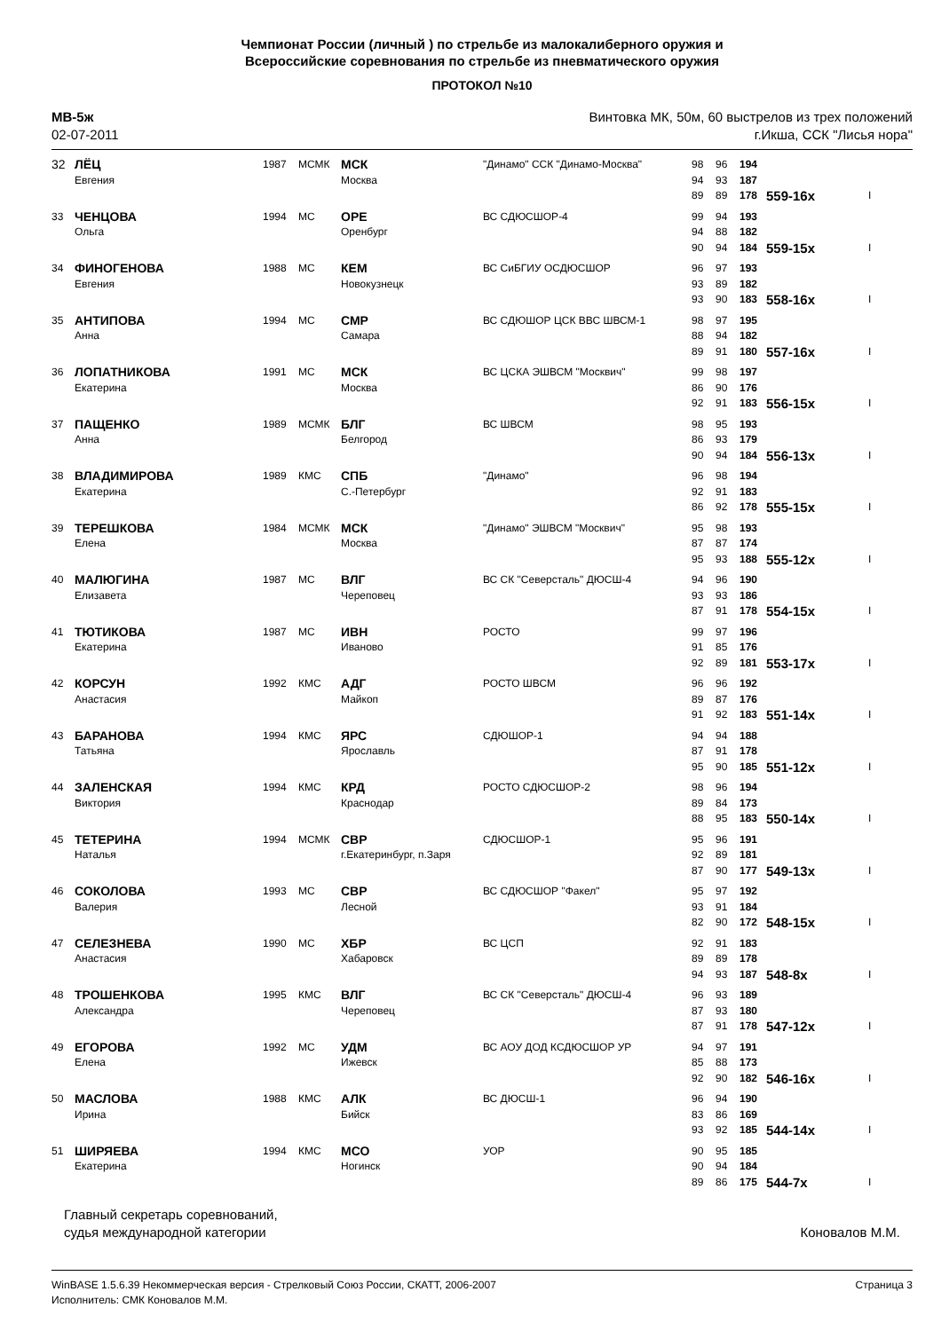Чемпионат России (личный ) по стрельбе из малокалиберного оружия и
Всероссийские соревнования по стрельбе из пневматического оружия
ПРОТОКОЛ №10
МВ-5ж
02-07-2011
Винтовка МК, 50м, 60 выстрелов из трех положений
г.Икша, ССК "Лисья нора"
| 32 | ЛЁЦ | 1987 | МСМК | МСК | "Динамо" ССК "Динамо-Москва" | 98 | 96 | 194 | | |
| | Евгения | | | Москва | | 94 | 93 | 187 | | |
| | | | | | | 89 | 89 | 178 | 559-16x | I |
| 33 | ЧЕНЦОВА | 1994 | МС | ОРЕ | ВС СДЮСШОР-4 | 99 | 94 | 193 | | |
| | Ольга | | | Оренбург | | 94 | 88 | 182 | | |
| | | | | | | 90 | 94 | 184 | 559-15x | I |
| 34 | ФИНОГЕНОВА | 1988 | МС | КЕМ | ВС СиБГИУ ОСДЮСШОР | 96 | 97 | 193 | | |
| | Евгения | | | Новокузнецк | | 93 | 89 | 182 | | |
| | | | | | | 93 | 90 | 183 | 558-16x | I |
| 35 | АНТИПОВА | 1994 | МС | СМР | ВС СДЮШОР ЦСК ВВС ШВСМ-1 | 98 | 97 | 195 | | |
| | Анна | | | Самара | | 88 | 94 | 182 | | |
| | | | | | | 89 | 91 | 180 | 557-16x | I |
| 36 | ЛОПАТНИКОВА | 1991 | МС | МСК | ВС ЦСКА ЭШВСМ "Москвич" | 99 | 98 | 197 | | |
| | Екатерина | | | Москва | | 86 | 90 | 176 | | |
| | | | | | | 92 | 91 | 183 | 556-15x | I |
| 37 | ПАЩЕНКО | 1989 | МСМК | БЛГ | ВС ШВСМ | 98 | 95 | 193 | | |
| | Анна | | | Белгород | | 86 | 93 | 179 | | |
| | | | | | | 90 | 94 | 184 | 556-13x | I |
| 38 | ВЛАДИМИРОВА | 1989 | КМС | СПБ | "Динамо" | 96 | 98 | 194 | | |
| | Екатерина | | | С.-Петербург | | 92 | 91 | 183 | | |
| | | | | | | 86 | 92 | 178 | 555-15x | I |
| 39 | ТЕРЕШКОВА | 1984 | МСМК | МСК | "Динамо" ЭШВСМ "Москвич" | 95 | 98 | 193 | | |
| | Елена | | | Москва | | 87 | 87 | 174 | | |
| | | | | | | 95 | 93 | 188 | 555-12x | I |
| 40 | МАЛЮГИНА | 1987 | МС | ВЛГ | ВС СК "Северсталь" ДЮСШ-4 | 94 | 96 | 190 | | |
| | Елизавета | | | Череповец | | 93 | 93 | 186 | | |
| | | | | | | 87 | 91 | 178 | 554-15x | I |
| 41 | ТЮТИКОВА | 1987 | МС | ИВН | РОСТО | 99 | 97 | 196 | | |
| | Екатерина | | | Иваново | | 91 | 85 | 176 | | |
| | | | | | | 92 | 89 | 181 | 553-17x | I |
| 42 | КОРСУН | 1992 | КМС | АДГ | РОСТО ШВСМ | 96 | 96 | 192 | | |
| | Анастасия | | | Майкоп | | 89 | 87 | 176 | | |
| | | | | | | 91 | 92 | 183 | 551-14x | I |
| 43 | БАРАНОВА | 1994 | КМС | ЯРС | СДЮШОР-1 | 94 | 94 | 188 | | |
| | Татьяна | | | Ярославль | | 87 | 91 | 178 | | |
| | | | | | | 95 | 90 | 185 | 551-12x | I |
| 44 | ЗАЛЕНСКАЯ | 1994 | КМС | КРД | РОСТО СДЮСШОР-2 | 98 | 96 | 194 | | |
| | Виктория | | | Краснодар | | 89 | 84 | 173 | | |
| | | | | | | 88 | 95 | 183 | 550-14x | I |
| 45 | ТЕТЕРИНА | 1994 | МСМК | СВР | СДЮСШОР-1 | 95 | 96 | 191 | | |
| | Наталья | | | г.Екатеринбург, п.Заря | | 92 | 89 | 181 | | |
| | | | | | | 87 | 90 | 177 | 549-13x | I |
| 46 | СОКОЛОВА | 1993 | МС | СВР | ВС СДЮСШОР "Факел" | 95 | 97 | 192 | | |
| | Валерия | | | Лесной | | 93 | 91 | 184 | | |
| | | | | | | 82 | 90 | 172 | 548-15x | I |
| 47 | СЕЛЕЗНЕВА | 1990 | МС | ХБР | ВС ЦСП | 92 | 91 | 183 | | |
| | Анастасия | | | Хабаровск | | 89 | 89 | 178 | | |
| | | | | | | 94 | 93 | 187 | 548-8x | I |
| 48 | ТРОШЕНКОВА | 1995 | КМС | ВЛГ | ВС СК "Северсталь" ДЮСШ-4 | 96 | 93 | 189 | | |
| | Александра | | | Череповец | | 87 | 93 | 180 | | |
| | | | | | | 87 | 91 | 178 | 547-12x | I |
| 49 | ЕГОРОВА | 1992 | МС | УДМ | ВС АОУ ДОД КСДЮСШОР УР | 94 | 97 | 191 | | |
| | Елена | | | Ижевск | | 85 | 88 | 173 | | |
| | | | | | | 92 | 90 | 182 | 546-16x | I |
| 50 | МАСЛОВА | 1988 | КМС | АЛК | ВС ДЮСШ-1 | 96 | 94 | 190 | | |
| | Ирина | | | Бийск | | 83 | 86 | 169 | | |
| | | | | | | 93 | 92 | 185 | 544-14x | I |
| 51 | ШИРЯЕВА | 1994 | КМС | МСО | УОР | 90 | 95 | 185 | | |
| | Екатерина | | | Ногинск | | 90 | 94 | 184 | | |
| | | | | | | 89 | 86 | 175 | 544-7x | I |
Главный секретарь соревнований,
судья международной категории
Коновалов М.М.
WinBASE 1.5.6.39 Некоммерческая версия - Стрелковый Союз России, СКАТТ, 2006-2007
Исполнитель: СМК Коновалов М.М.
Страница 3